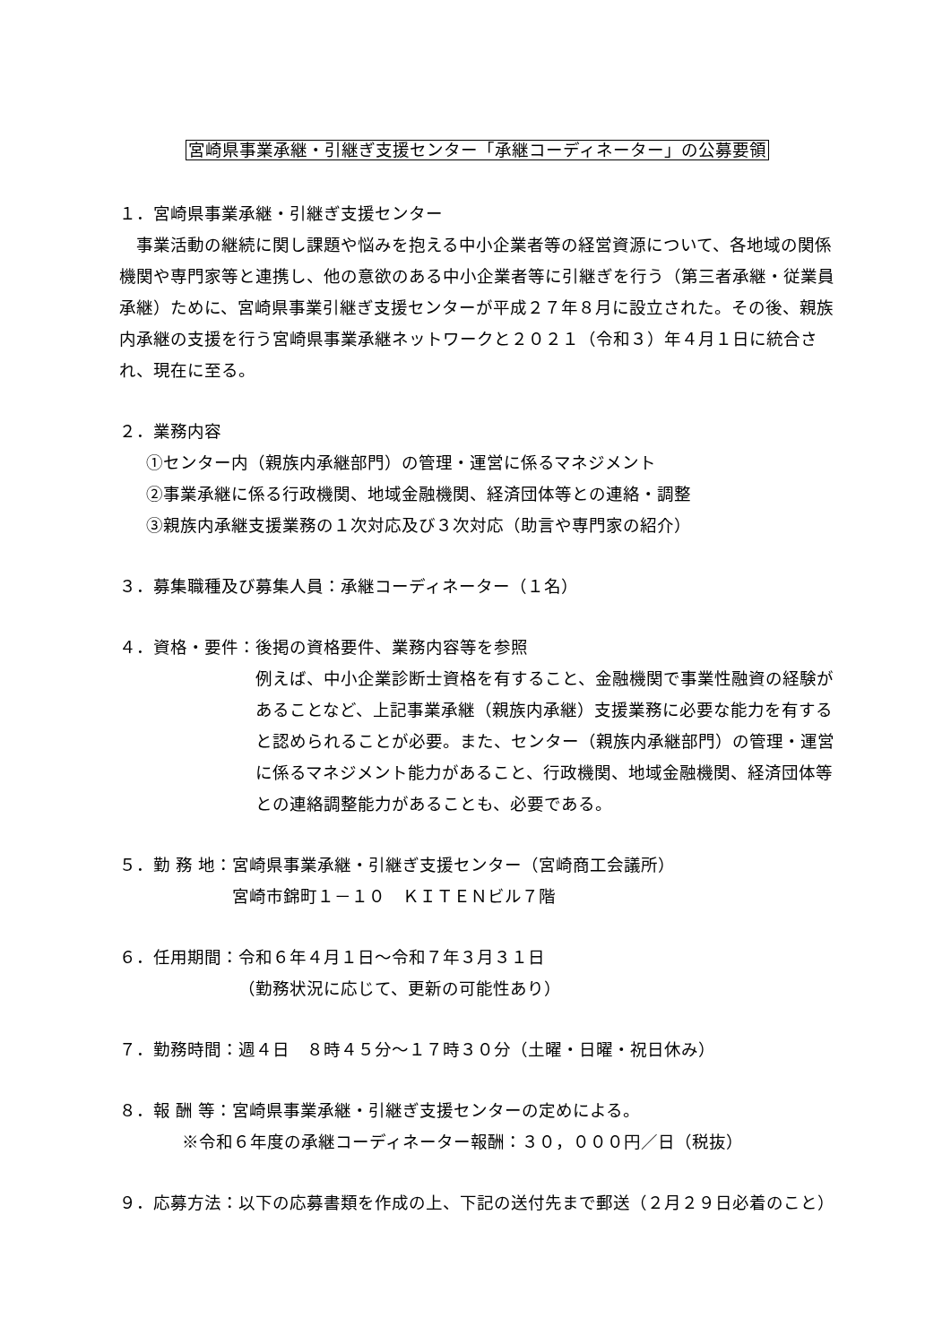宮崎県事業承継・引継ぎ支援センター「承継コーディネーター」の公募要領
１．宮崎県事業承継・引継ぎ支援センター
　事業活動の継続に関し課題や悩みを抱える中小企業者等の経営資源について、各地域の関係機関や専門家等と連携し、他の意欲のある中小企業者等に引継ぎを行う（第三者承継・従業員承継）ために、宮崎県事業引継ぎ支援センターが平成２７年８月に設立された。その後、親族内承継の支援を行う宮崎県事業承継ネットワークと２０２１（令和３）年４月１日に統合され、現在に至る。
２．業務内容
①センター内（親族内承継部門）の管理・運営に係るマネジメント
②事業承継に係る行政機関、地域金融機関、経済団体等との連絡・調整
③親族内承継支援業務の１次対応及び３次対応（助言や専門家の紹介）
３．募集職種及び募集人員：承継コーディネーター（１名）
４．資格・要件： 後掲の資格要件、業務内容等を参照
例えば、中小企業診断士資格を有すること、金融機関で事業性融資の経験があることなど、上記事業承継（親族内承継）支援業務に必要な能力を有すると認められることが必要。また、センター（親族内承継部門）の管理・運営に係るマネジメント能力があること、行政機関、地域金融機関、経済団体等との連絡調整能力があることも、必要である。
５．勤 務 地： 宮崎県事業承継・引継ぎ支援センター（宮崎商工会議所）
宮崎市錦町１－１０　ＫＩＴＥＮビル７階
６．任用期間： 令和６年４月１日～令和７年３月３１日
（勤務状況に応じて、更新の可能性あり）
７．勤務時間：週４日　８時４５分～１７時３０分（土曜・日曜・祝日休み）
８．報 酬 等：宮崎県事業承継・引継ぎ支援センターの定めによる。
※令和６年度の承継コーディネーター報酬：３０，０００円／日（税抜）
９．応募方法： 以下の応募書類を作成の上、下記の送付先まで郵送（２月２９日必着のこと）